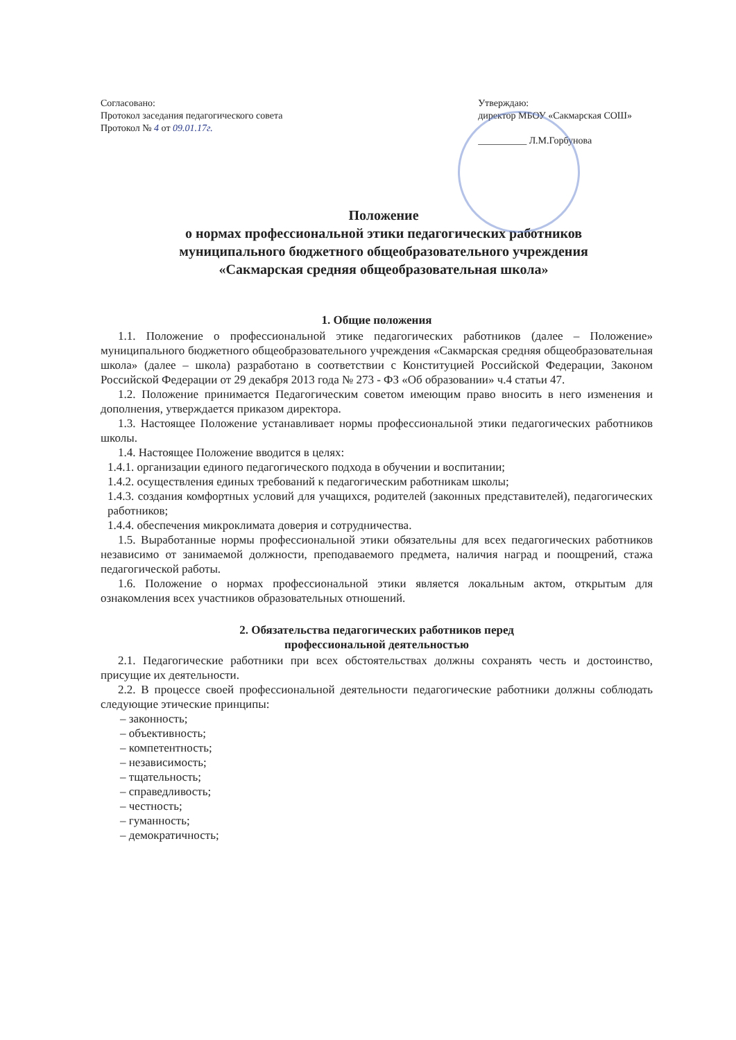Согласовано:
Протокол заседания педагогического совета
Протокол № 4 от 09.01.17г.
Утверждаю:
директор МБОУ «Сакмарская СОШ»
__________ Л.М.Горбунова
Положение
о нормах профессиональной этики педагогических работников
муниципального бюджетного общеобразовательного учреждения
«Сакмарская средняя общеобразовательная школа»
1. Общие положения
1.1. Положение о профессиональной этике педагогических работников (далее – Положение» муниципального бюджетного общеобразовательного учреждения «Сакмарская средняя общеобразовательная школа» (далее – школа) разработано в соответствии с Конституцией Российской Федерации, Законом Российской Федерации от 29 декабря 2013 года № 273 - ФЗ «Об образовании» ч.4 статьи 47.
1.2. Положение принимается Педагогическим советом имеющим право вносить в него изменения и дополнения, утверждается приказом директора.
1.3. Настоящее Положение устанавливает нормы профессиональной этики педагогических работников школы.
1.4. Настоящее Положение вводится в целях:
1.4.1. организации единого педагогического подхода в обучении и воспитании;
1.4.2. осуществления единых требований к педагогическим работникам школы;
1.4.3. создания комфортных условий для учащихся, родителей (законных представителей), педагогических работников;
1.4.4. обеспечения микроклимата доверия и сотрудничества.
1.5. Выработанные нормы профессиональной этики обязательны для всех педагогических работников независимо от занимаемой должности, преподаваемого предмета, наличия наград и поощрений, стажа педагогической работы.
1.6. Положение о нормах профессиональной этики является локальным актом, открытым для ознакомления всех участников образовательных отношений.
2. Обязательства педагогических работников перед
профессиональной деятельностью
2.1. Педагогические работники при всех обстоятельствах должны сохранять честь и достоинство, присущие их деятельности.
2.2. В процессе своей профессиональной деятельности педагогические работники должны соблюдать следующие этические принципы:
– законность;
– объективность;
– компетентность;
– независимость;
– тщательность;
– справедливость;
– честность;
– гуманность;
– демократичность;